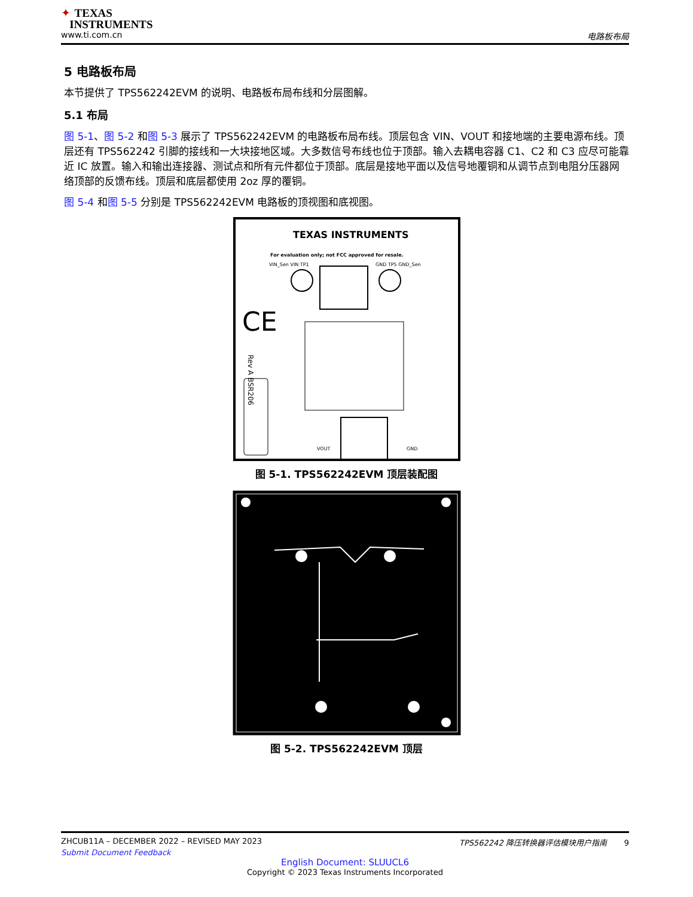✦ TEXAS
INSTRUMENTS
www.ti.com.cn 电路板布局
5 电路板布局
本节提供了 TPS562242EVM 的说明、电路板布局布线和分层图解。
5.1 布局
图 5-1、图 5-2 和图 5-3 展示了 TPS562242EVM 的电路板布局布线。顶层包含 VIN、VOUT 和接地端的主要电源布线。顶层还有 TPS562242 引脚的接线和一大块接地区域。大多数信号布线也位于顶部。输入去耦电容器 C1、C2 和 C3 应尽可能靠近 IC 放置。输入和输出连接器、测试点和所有元件都位于顶部。底层是接地平面以及信号地覆铜和从调节点到电阻分压器网络顶部的反馈布线。顶层和底层都使用 2oz 厚的覆铜。
图 5-4 和图 5-5 分别是 TPS562242EVM 电路板的顶视图和底视图。
TEXAS INSTRUMENTS
For evaluation only; not FCC approved for resale.
VIN_Sen VIN TP1
GND TP5 GND_Sen
CE
Rev A BSR206
VOUT
GND
图 5-1. TPS562242EVM 顶层装配图
图 5-2. TPS562242EVM 顶层
ZHCUB11A – DECEMBER 2022 – REVISED MAY 2023 TPS562242 降压转换器评估模块用户指南 9
Submit Document Feedback
English Document: SLUUCL6
Copyright © 2023 Texas Instruments Incorporated